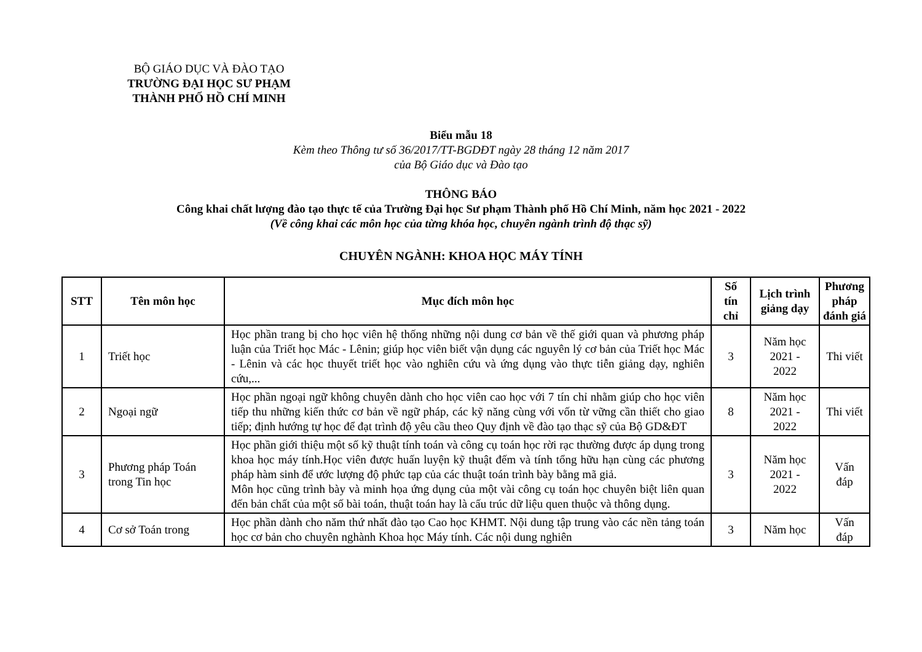BỘ GIÁO DỤC VÀ ĐÀO TẠO
TRƯỜNG ĐẠI HỌC SƯ PHẠM
THÀNH PHỐ HỒ CHÍ MINH
Biểu mẫu 18
Kèm theo Thông tư số 36/2017/TT-BGDĐT ngày 28 tháng 12 năm 2017
của Bộ Giáo dục và Đào tạo
THÔNG BÁO
Công khai chất lượng đào tạo thực tế của Trường Đại học Sư phạm Thành phố Hồ Chí Minh, năm học 2021 - 2022
(Về công khai các môn học của từng khóa học, chuyên ngành trình độ thạc sỹ)
CHUYÊN NGÀNH: KHOA HỌC MÁY TÍNH
| STT | Tên môn học | Mục đích môn học | Số tín chỉ | Lịch trình giảng dạy | Phương pháp đánh giá |
| --- | --- | --- | --- | --- | --- |
| 1 | Triết học | Học phần trang bị cho học viên hệ thống những nội dung cơ bản về thế giới quan và phương pháp luận của Triết học Mác - Lênin; giúp học viên biết vận dụng các nguyên lý cơ bản của Triết học Mác - Lênin và các học thuyết triết học vào nghiên cứu và ứng dụng vào thực tiễn giảng dạy, nghiên cứu,... | 3 | Năm học 2021 - 2022 | Thi viết |
| 2 | Ngoại ngữ | Học phần ngoại ngữ không chuyên dành cho học viên cao học với 7 tín chỉ nhằm giúp cho học viên tiếp thu những kiến thức cơ bản về ngữ pháp, các kỹ năng cùng với vốn từ vững cần thiết cho giao tiếp; định hướng tự học để đạt trình độ yêu cầu theo Quy định về đào tạo thạc sỹ của Bộ GD&ĐT | 8 | Năm học 2021 - 2022 | Thi viết |
| 3 | Phương pháp Toán trong Tin học | Học phần giới thiệu một số kỹ thuật tính toán và công cụ toán học rời rạc thường được áp dụng trong khoa học máy tính.Học viên được huấn luyện kỹ thuật đếm và tính tổng hữu hạn cùng các phương pháp hàm sinh để ước lượng độ phức tạp của các thuật toán trình bày bằng mã giả. Môn học cũng trình bày và minh họa ứng dụng của một vài công cụ toán học chuyên biệt liên quan đến bản chất của một số bài toán, thuật toán hay là cấu trúc dữ liệu quen thuộc và thông dụng. | 3 | Năm học 2021 - 2022 | Vấn đáp |
| 4 | Cơ sở Toán trong | Học phần dành cho năm thứ nhất đào tạo Cao học KHMT. Nội dung tập trung vào các nền tảng toán học cơ bản cho chuyên nghành Khoa học Máy tính. Các nội dung nghiên | 3 | Năm học | Vấn đáp |